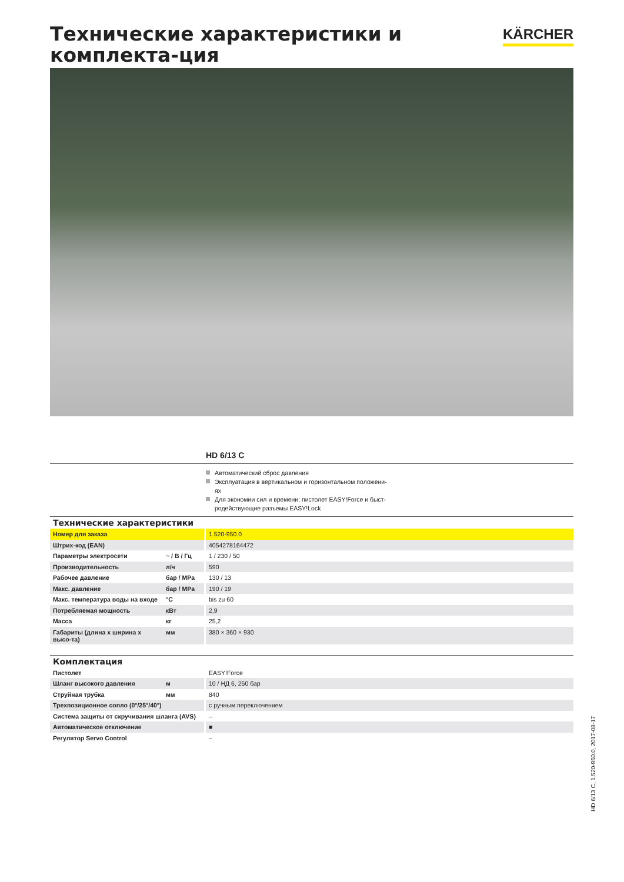Технические характеристики и комплекта-ция
KÄRCHER
HD 6/13 C
Автоматический сброс давления
Эксплуатация в вертикальном и горизонтальном положени-ях
Для экономии сил и времени: пистолет EASY!Force и быст-родействующие разъемы EASY!Lock
Технические характеристики
| Номер для заказа | | 1.520-950.0 |
| Штрих-код (EAN) | | 4054278164472 |
| Параметры электросети | ~ / В / Гц | 1 / 230 / 50 |
| Производительность | л/ч | 590 |
| Рабочее давление | бар / MPa | 130 / 13 |
| Макс. давление | бар / MPa | 190 / 19 |
| Макс. температура воды на входе | °C | bis zu 60 |
| Потребляемая мощность | кВт | 2,9 |
| Масса | кг | 25,2 |
| Габариты (длина x ширина x высо-та) | мм | 380 × 360 × 930 |
Комплектация
| Пистолет | | EASY!Force |
| Шланг высокого давления | м | 10 / НД 6, 250 бар |
| Струйная трубка | мм | 840 |
| Трехпозиционное сопло (0°/25°/40°) | | с ручным переключением |
| Система защиты от скручивания шланга (AVS) | | – |
| Автоматическое отключение | | ■ |
| Регулятор Servo Control | | – |
HD 6/13 C, 1.520-950.0, 2017-08-17